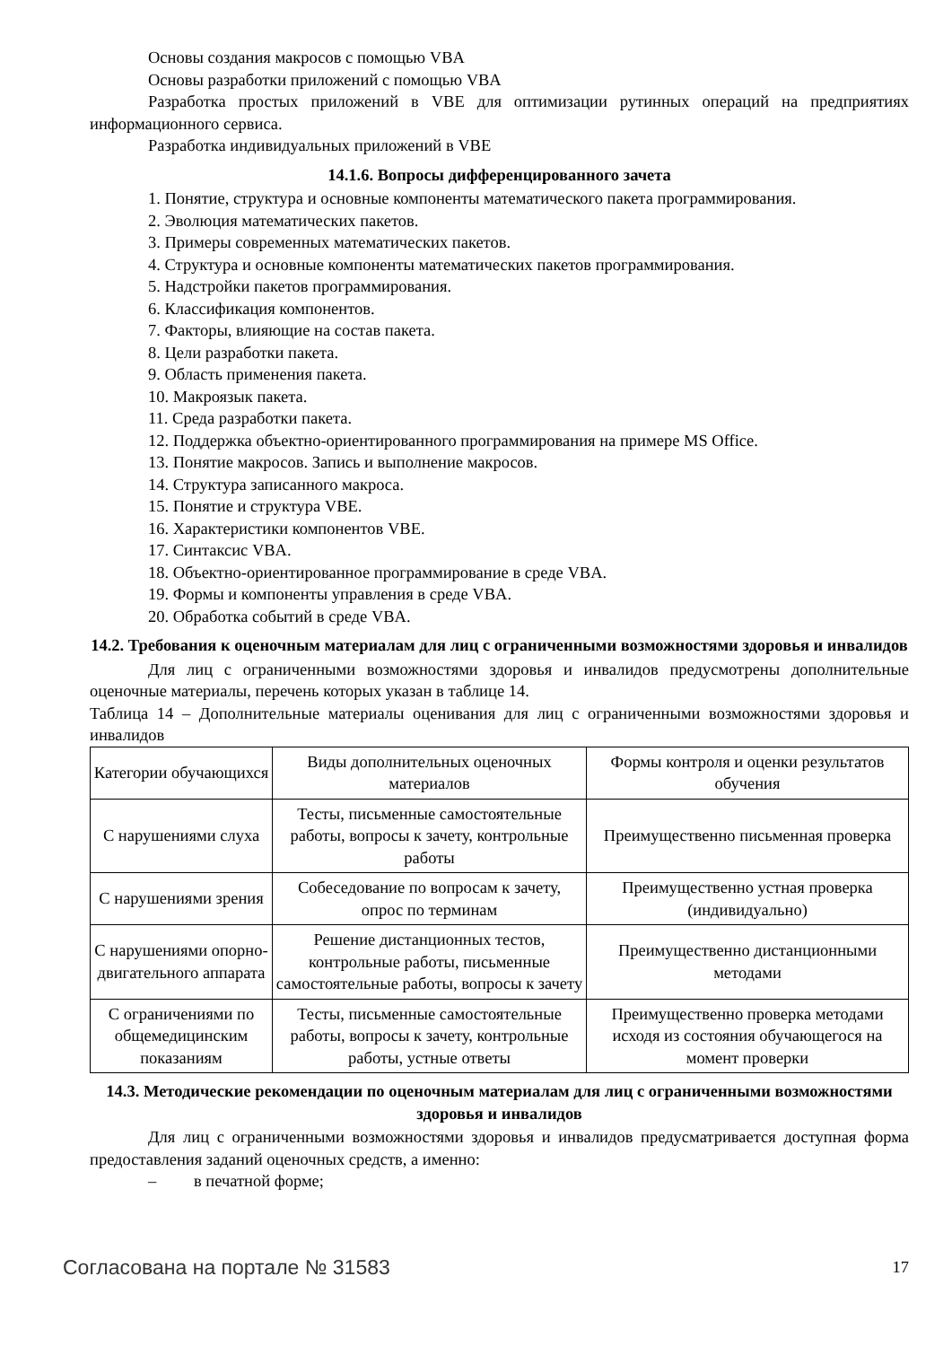Основы создания макросов с помощью VBA
Основы разработки приложений с помощью VBA
Разработка простых приложений в VBE для оптимизации рутинных операций на предприятиях информационного сервиса.
Разработка индивидуальных приложений в VBE
14.1.6. Вопросы дифференцированного зачета
1. Понятие, структура и основные компоненты математического пакета программирования.
2. Эволюция математических пакетов.
3. Примеры современных математических пакетов.
4. Структура и основные компоненты математических пакетов программирования.
5. Надстройки пакетов программирования.
6. Классификация компонентов.
7. Факторы, влияющие на состав пакета.
8. Цели разработки пакета.
9. Область применения пакета.
10. Макроязык пакета.
11. Среда разработки пакета.
12. Поддержка объектно-ориентированного программирования на примере MS Office.
13. Понятие макросов. Запись и выполнение макросов.
14. Структура записанного макроса.
15. Понятие и структура VBE.
16. Характеристики компонентов VBE.
17. Синтаксис VBA.
18. Объектно-ориентированное программирование в среде VBA.
19. Формы и компоненты управления в среде VBA.
20. Обработка событий в среде VBA.
14.2. Требования к оценочным материалам для лиц с ограниченными возможностями здоровья и инвалидов
Для лиц с ограниченными возможностями здоровья и инвалидов предусмотрены дополнительные оценочные материалы, перечень которых указан в таблице 14.
Таблица 14 – Дополнительные материалы оценивания для лиц с ограниченными возможностями здоровья и инвалидов
| Категории обучающихся | Виды дополнительных оценочных материалов | Формы контроля и оценки результатов обучения |
| С нарушениями слуха | Тесты, письменные самостоятельные работы, вопросы к зачету, контрольные работы | Преимущественно письменная проверка |
| С нарушениями зрения | Собеседование по вопросам к зачету, опрос по терминам | Преимущественно устная проверка (индивидуально) |
| С нарушениями опорно-двигательного аппарата | Решение дистанционных тестов, контрольные работы, письменные самостоятельные работы, вопросы к зачету | Преимущественно дистанционными методами |
| С ограничениями по общемедицинским показаниям | Тесты, письменные самостоятельные работы, вопросы к зачету, контрольные работы, устные ответы | Преимущественно проверка методами исходя из состояния обучающегося на момент проверки |
14.3. Методические рекомендации по оценочным материалам для лиц с ограниченными возможностями здоровья и инвалидов
Для лиц с ограниченными возможностями здоровья и инвалидов предусматривается доступная форма предоставления заданий оценочных средств, а именно:
– в печатной форме;
Согласована на портале № 31583 17